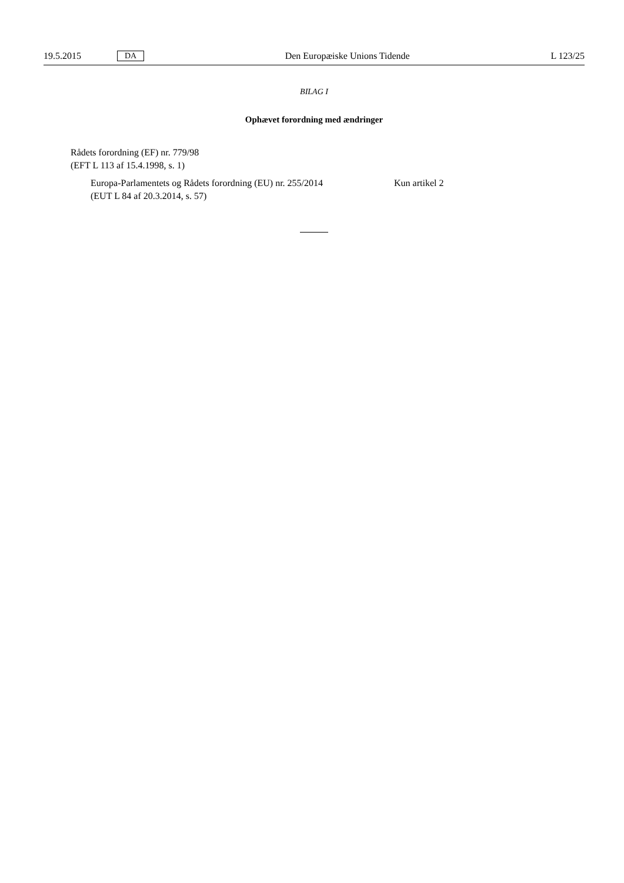19.5.2015 DA Den Europæiske Unions Tidende L 123/25
BILAG I
Ophævet forordning med ændringer
Rådets forordning (EF) nr. 779/98
(EFT L 113 af 15.4.1998, s. 1)
| Europa-Parlamentets og Rådets forordning (EU) nr. 255/2014 (EUT L 84 af 20.3.2014, s. 57) | Kun artikel 2 |